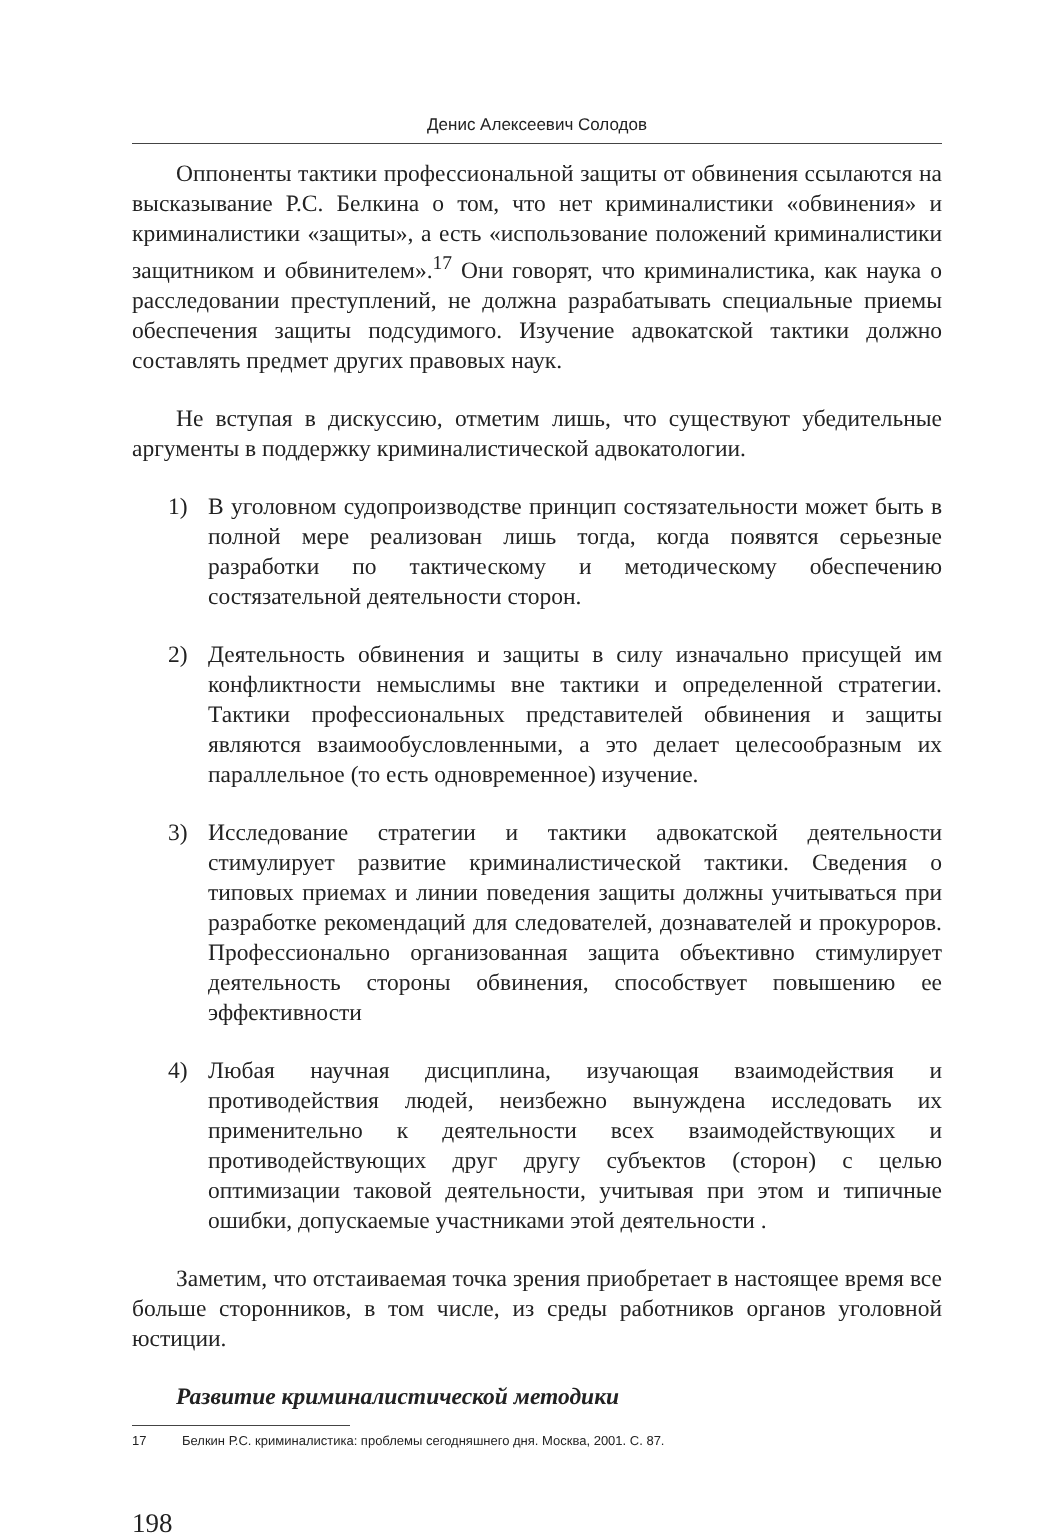Денис Алексеевич Солодов
Оппоненты тактики профессиональной защиты от обвинения ссылаются на высказывание Р.С. Белкина о том, что нет криминалистики «обвинения» и криминалистики «защиты», а есть «использование положений криминалистики защитником и обвинителем».<sup>17</sup> Они говорят, что криминалистика, как наука о расследовании преступлений, не должна разрабатывать специальные приемы обеспечения защиты подсудимого. Изучение адвокатской тактики должно составлять предмет других правовых наук.
Не вступая в дискуссию, отметим лишь, что существуют убедительные аргументы в поддержку криминалистической адвокатологии.
1) В уголовном судопроизводстве принцип состязательности может быть в полной мере реализован лишь тогда, когда появятся серьезные разработки по тактическому и методическому обеспечению состязательной деятельности сторон.
2) Деятельность обвинения и защиты в силу изначально присущей им конфликтности немыслимы вне тактики и определенной стратегии. Тактики профессиональных представителей обвинения и защиты являются взаимообусловленными, а это делает целесообразным их параллельное (то есть одновременное) изучение.
3) Исследование стратегии и тактики адвокатской деятельности стимулирует развитие криминалистической тактики. Сведения о типовых приемах и линии поведения защиты должны учитываться при разработке рекомендаций для следователей, дознавателей и прокуроров. Профессионально организованная защита объективно стимулирует деятельность стороны обвинения, способствует повышению ее эффективности
4) Любая научная дисциплина, изучающая взаимодействия и противодействия людей, неизбежно вынуждена исследовать их применительно к деятельности всех взаимодействующих и противодействующих друг другу субъектов (сторон) с целью оптимизации таковой деятельности, учитывая при этом и типичные ошибки, допускаемые участниками этой деятельности .
Заметим, что отстаиваемая точка зрения приобретает в настоящее время все больше сторонников, в том числе, из среды работников органов уголовной юстиции.
Развитие криминалистической методики
17 Белкин Р.С. криминалистика: проблемы сегодняшнего дня. Москва, 2001. С. 87.
198